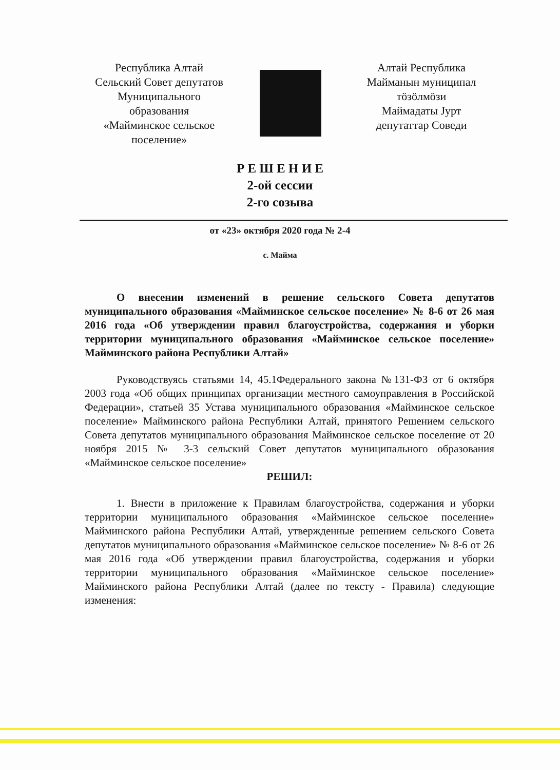Республика Алтай
Сельский Совет депутатов
Муниципального
образования
«Майминское сельское
поселение»
Алтай Республика
Майманын муниципал
тӧзӧлмӧзи
Маймадаты Јурт
депутаттар Соведи
Р Е Ш Е Н И Е
2-ой сессии
2-го созыва
от «23» октября 2020 года № 2-4
с. Майма
О внесении изменений в решение сельского Совета депутатов муниципального образования «Майминское сельское поселение» № 8-6 от 26 мая 2016 года «Об утверждении правил благоустройства, содержания и уборки территории муниципального образования «Майминское сельское поселение» Майминского района Республики Алтай»
Руководствуясь статьями 14, 45.1Федерального закона №131-ФЗ от 6 октября 2003 года «Об общих принципах организации местного самоуправления в Российской Федерации», статьей 35 Устава муниципального образования «Майминское сельское поселение» Майминского района Республики Алтай, принятого Решением сельского Совета депутатов муниципального образования Майминское сельское поселение от 20 ноября 2015 № 3-3 сельский Совет депутатов муниципального образования «Майминское сельское поселение»
РЕШИЛ:
1. Внести в приложение к Правилам благоустройства, содержания и уборки территории муниципального образования «Майминское сельское поселение» Майминского района Республики Алтай, утвержденные решением сельского Совета депутатов муниципального образования «Майминское сельское поселение» № 8-6 от 26 мая 2016 года «Об утверждении правил благоустройства, содержания и уборки территории муниципального образования «Майминское сельское поселение» Майминского района Республики Алтай (далее по тексту - Правила) следующие изменения: